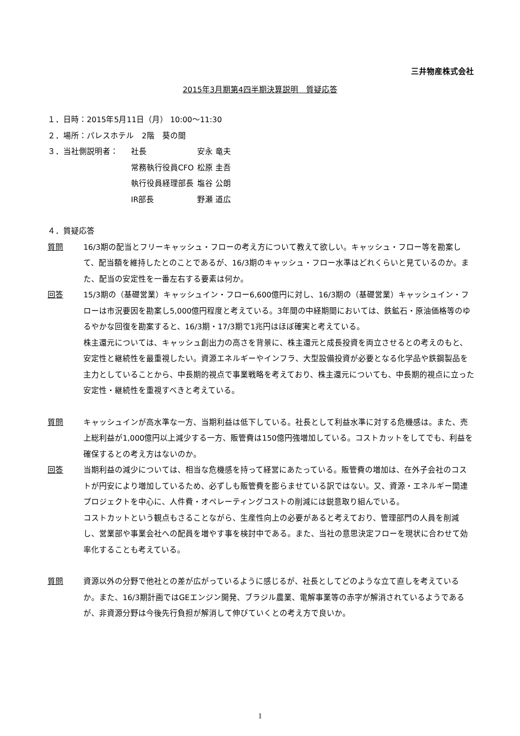三井物産株式会社
2015年3月期第4四半期決算説明　質疑応答
１．日時：2015年5月11日（月） 10:00～11:30
２．場所：パレスホテル　2階　葵の間
３．当社側説明者： 社長 安永 竜夫
常務執行役員CFO 松原 圭吾
執行役員経理部長 塩谷 公朗
IR部長 野瀬 道広
４．質疑応答
質問 16/3期の配当とフリーキャッシュ・フローの考え方について教えて欲しい。キャッシュ・フロー等を勘案して、配当額を維持したとのことであるが、16/3期のキャッシュ・フロー水準はどれくらいと見ているのか。また、配当の安定性を一番左右する要素は何か。
回答 15/3期の（基礎営業）キャッシュイン・フロー6,600億円に対し、16/3期の（基礎営業）キャッシュイン・フローは市況要因を勘案し5,000億円程度と考えている。3年間の中経期間においては、鉄鉱石・原油価格等のゆるやかな回復を勘案すると、16/3期・17/3期で1兆円はほぼ確実と考えている。
株主還元については、キャッシュ創出力の高さを背景に、株主還元と成長投資を両立させるとの考えのもと、安定性と継続性を最重視したい。資源エネルギーやインフラ、大型設備投資が必要となる化学品や鉄鋼製品を主力としていることから、中長期的視点で事業戦略を考えており、株主還元についても、中長期的視点に立った安定性・継続性を重視すべきと考えている。
質問 キャッシュインが高水準な一方、当期利益は低下している。社長として利益水準に対する危機感は。また、売上総利益が1,000億円以上減少する一方、販管費は150億円強増加している。コストカットをしてでも、利益を確保するとの考え方はないのか。
回答 当期利益の減少については、相当な危機感を持って経営にあたっている。販管費の増加は、在外子会社のコストが円安により増加しているため、必ずしも販管費を膨らませている訳ではない。又、資源・エネルギー関連プロジェクトを中心に、人件費・オペレーティングコストの削減には鋭意取り組んでいる。
コストカットという観点もさることながら、生産性向上の必要があると考えており、管理部門の人員を削減し、営業部や事業会社への配員を増やす事を検討中である。また、当社の意思決定フローを現状に合わせて効率化することも考えている。
質問 資源以外の分野で他社との差が広がっているように感じるが、社長としてどのような立て直しを考えているか。また、16/3期計画ではGEエンジン開発、ブラジル農業、電解事業等の赤字が解消されているようであるが、非資源分野は今後先行負担が解消して伸びていくとの考え方で良いか。
1